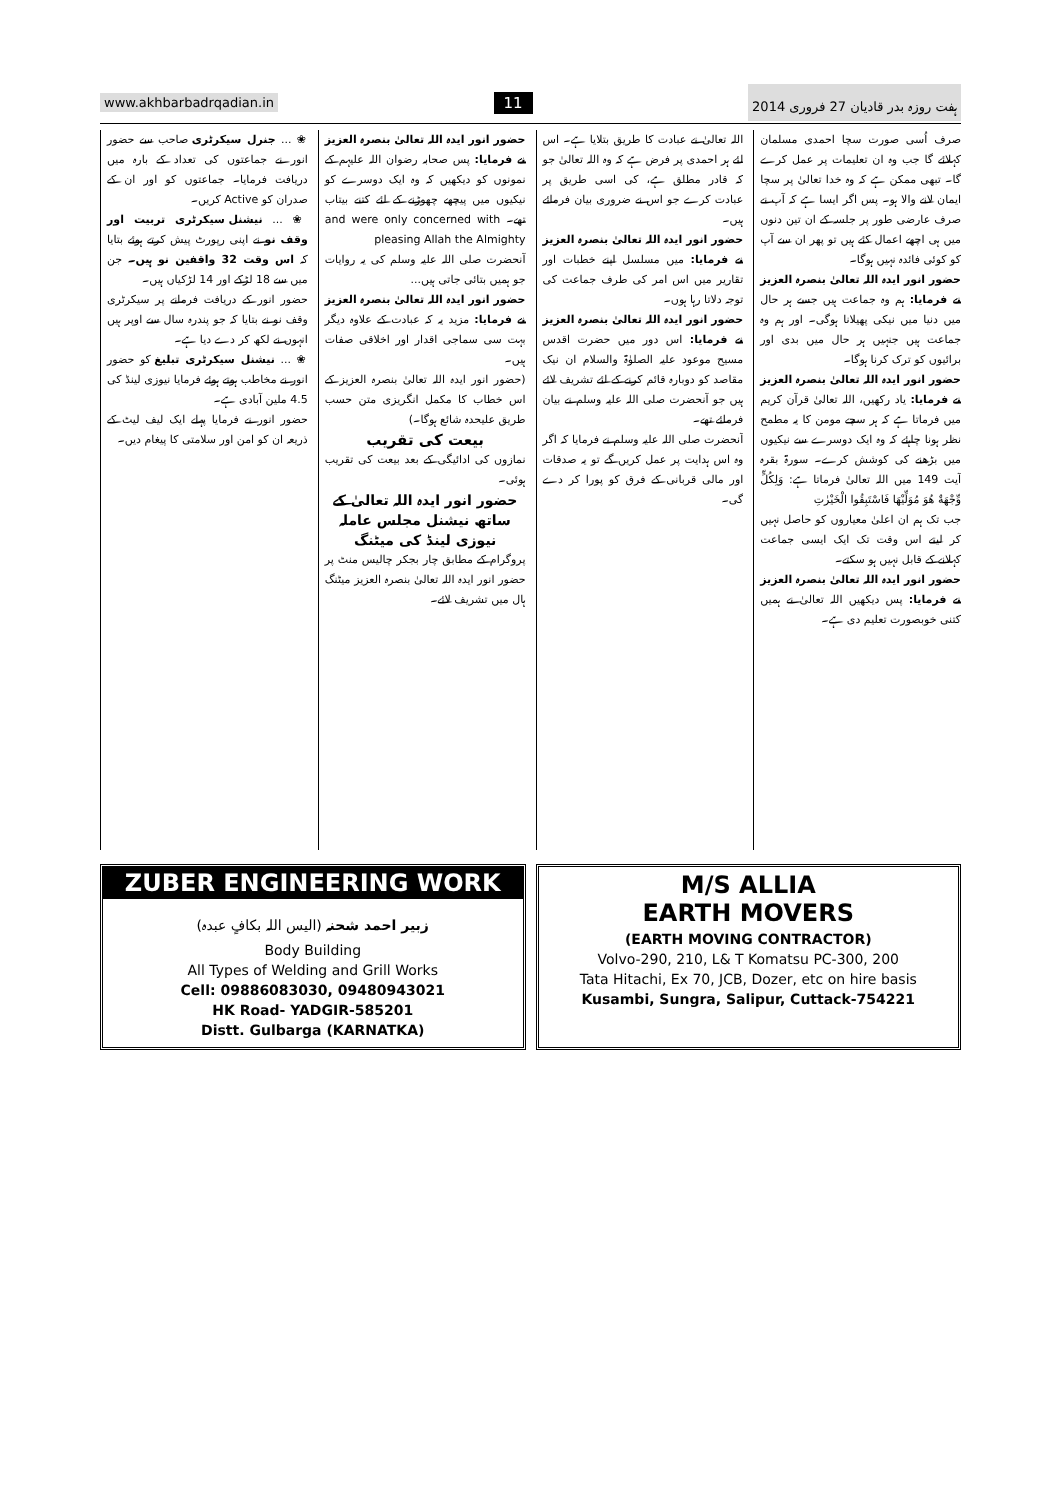www.akhbarbadrqadian.in 11 ہفت روزہ بدر قادیان 27 فروری 2014
صرف اُسی صورت سچا احمدی مسلمان کہلائے گا جب وہ ان تعلیمات پر عمل کرے گا۔ تبھی ممکن ہے کہ وہ خدا تعالیٰ پر سچا ایمان لانے والا ہو۔ پس اگر ایسا ہے کہ آپ نے صرف عارضی طور پر جلسہ کے ان تین دنوں میں ہی اچھے اعمال کئے ہیں تو پھر ان سے آپ کو کوئی فائدہ نہیں ہوگا۔
حضور انور ایدہ اللہ تعالیٰ بنصرہ العزیز نے فرمایا: ہم وہ جماعت ہیں جسے ہر حال میں دنیا میں نیکی پھیلانا ہوگی۔ اور ہم وہ جماعت ہیں جنہیں ہر حال میں بدی اور برائیوں کو ترک کرنا ہوگا۔
حضور انور ایدہ اللہ تعالیٰ بنصرہ العزیز نے فرمایا: یاد رکھیں، اللہ تعالیٰ قرآن کریم میں فرماتا ہے کہ ہر سچے مومن کا یہ مطمح نظر ہونا چاہئے کہ وہ ایک دوسرے سے نیکیوں میں بڑھنے کی کوشش کرے۔ سورۃ بقرہ آیت 149 میں اللہ تعالیٰ فرماتا ہے: وَلِكُلٍّ وِّجْهَةٌ هُوَ مُوَلِّيْهَا فَاسْتَبِقُوا الْخَيْرٰتِ
جب تک ہم ان اعلیٰ معیاروں کو حاصل نہیں کر لیتے اس وقت تک ایک ایسی جماعت کہلانے کے قابل نہیں ہو سکتے۔
حضور انور ایدہ اللہ تعالیٰ بنصرہ العزیز نے فرمایا: پس دیکھیں اللہ تعالیٰ نے ہمیں کتنی خوبصورت تعلیم دی ہے۔
اللہ تعالیٰ نے عبادت کا طریق بتلایا ہے۔ اس لئے ہر احمدی پر فرض ہے کہ وہ اللہ تعالیٰ جو کہ قادر مطلق ہے، کی اسی طریق پر عبادت کرے جو اس نے ضروری بیان فرمائے ہیں۔
حضور انور ایدہ اللہ تعالیٰ بنصرہ العزیز نے فرمایا: میں مسلسل اپنے خطبات اور تقاریر میں اس امر کی طرف جماعت کی توجہ دلاتا رہا ہوں۔
حضور انور ایدہ اللہ تعالیٰ بنصرہ العزیز نے فرمایا: اس دور میں حضرت اقدس مسیح موعود علیہ الصلوٰۃ والسلام ان نیک مقاصد کو دوبارہ قائم کرنے کے لئے تشریف لائے ہیں جو آنحضرت صلی اللہ علیہ وسلم نے بیان فرمائے تھے۔
آنحضرت صلی اللہ علیہ وسلم نے فرمایا کہ اگر وہ اس ہدایت پر عمل کریں گے تو یہ صدقات اور مالی قربانی کے فرق کو پورا کر دے گی۔
حضور انور ایدہ اللہ تعالیٰ بنصرہ العزیز نے فرمایا: پس صحابہ رضوان اللہ علیہم کے نمونوں کو دیکھیں کہ وہ ایک دوسرے کو نیکیوں میں پیچھے چھوڑنے کے لئے کتنے بیتاب تھے۔ and were only concerned with pleasing Allah the Almighty
آنحضرت صلی اللہ علیہ وسلم کی یہ روایات جو ہمیں بتائی جاتی ہیں...
حضور انور ایدہ اللہ تعالیٰ بنصرہ العزیز نے فرمایا: مزید یہ کہ عبادت کے علاوہ دیگر بہت سی سماجی اقدار اور اخلاقی صفات ہیں۔
(حضور انور ایدہ اللہ تعالیٰ بنصرہ العزیز کے اس خطاب کا مکمل انگریزی متن حسب طریق علیحدہ شائع ہوگا۔)
بیعت کی تقریب
نمازوں کی ادائیگی کے بعد بیعت کی تقریب ہوئی۔
حضور انور ایدہ اللہ تعالیٰ کے ساتھ نیشنل مجلس عاملہ نیوزی لینڈ کی میٹنگ
پروگرام کے مطابق چار بجکر چالیس منٹ پر حضور انور ایدہ اللہ تعالیٰ بنصرہ العزیز میٹنگ ہال میں تشریف لائے۔
❀ ... جنرل سیکرٹری صاحب سے حضور انور نے جماعتوں کی تعداد کے بارہ میں دریافت فرمایا۔ جماعتوں کو اور ان کے صدران کو Active کریں۔
❀ ... نیشنل سیکرٹری تربیت اور وقف نو نے اپنی رپورٹ پیش کرتے ہوئے بتایا کہ اس وقت 32 واقفین نو ہیں۔ جن میں سے 18 لڑکے اور 14 لڑکیاں ہیں۔
حضور انور کے دریافت فرمانے پر سیکرٹری وقف نو نے بتایا کہ جو پندرہ سال سے اوپر ہیں انہوں نے لکھ کر دے دیا ہے۔
❀ ... نیشنل سیکرٹری تبلیغ کو حضور انور نے مخاطب ہوتے ہوئے فرمایا نیوزی لینڈ کی 4.5 ملین آبادی ہے۔
حضور انور نے فرمایا پہلے ایک لیف لیٹ کے ذریعہ ان کو امن اور سلامتی کا پیغام دیں۔
ZUBER ENGINEERING WORK
زبیر احمد شحنہ (الیس اللہ بکافٍ عبدہ)
Body Building
All Types of Welding and Grill Works
Cell: 09886083030, 09480943021
HK Road- YADGIR-585201
Distt. Gulbarga (KARNATKA)
M/S ALLIA
EARTH MOVERS
(EARTH MOVING CONTRACTOR)
Volvo-290, 210, L& T Komatsu PC-300, 200
Tata Hitachi, Ex 70, JCB, Dozer, etc on hire basis
Kusambi, Sungra, Salipur, Cuttack-754221